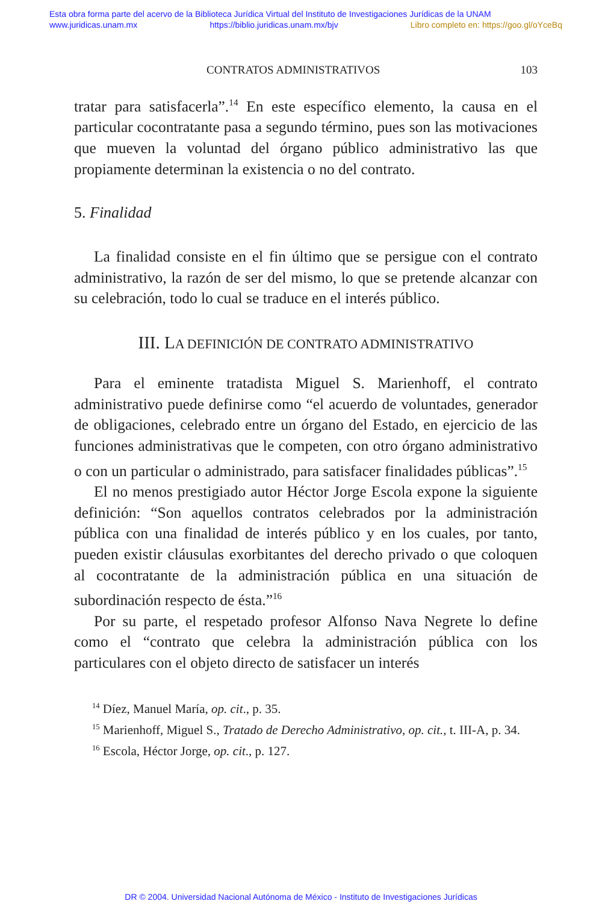Esta obra forma parte del acervo de la Biblioteca Jurídica Virtual del Instituto de Investigaciones Jurídicas de la UNAM
www.juridicas.unam.mx https://biblio.juridicas.unam.mx/bjv Libro completo en: https://goo.gl/oYceBq
CONTRATOS ADMINISTRATIVOS 103
tratar para satisfacerla”.<sup>14</sup> En este específico elemento, la causa en el particular cocontratante pasa a segundo término, pues son las motivaciones que mueven la voluntad del órgano público administrativo las que propiamente determinan la existencia o no del contrato.
5. Finalidad
La finalidad consiste en el fin último que se persigue con el contrato administrativo, la razón de ser del mismo, lo que se pretende alcanzar con su celebración, todo lo cual se traduce en el interés público.
III. LA DEFINICIÓN DE CONTRATO ADMINISTRATIVO
Para el eminente tratadista Miguel S. Marienhoff, el contrato administrativo puede definirse como “el acuerdo de voluntades, generador de obligaciones, celebrado entre un órgano del Estado, en ejercicio de las funciones administrativas que le competen, con otro órgano administrativo o con un particular o administrado, para satisfacer finalidades públicas”.<sup>15</sup>
El no menos prestigiado autor Héctor Jorge Escola expone la siguiente definición: “Son aquellos contratos celebrados por la administración pública con una finalidad de interés público y en los cuales, por tanto, pueden existir cláusulas exorbitantes del derecho privado o que coloquen al cocontratante de la administración pública en una situación de subordinación respecto de ésta.”<sup>16</sup>
Por su parte, el respetado profesor Alfonso Nava Negrete lo define como el “contrato que celebra la administración pública con los particulares con el objeto directo de satisfacer un interés
<sup>14</sup> Díez, Manuel María, op. cit., p. 35.
<sup>15</sup> Marienhoff, Miguel S., Tratado de Derecho Administrativo, op. cit., t. III-A, p. 34.
<sup>16</sup> Escola, Héctor Jorge, op. cit., p. 127.
DR © 2004. Universidad Nacional Autónoma de México - Instituto de Investigaciones Jurídicas